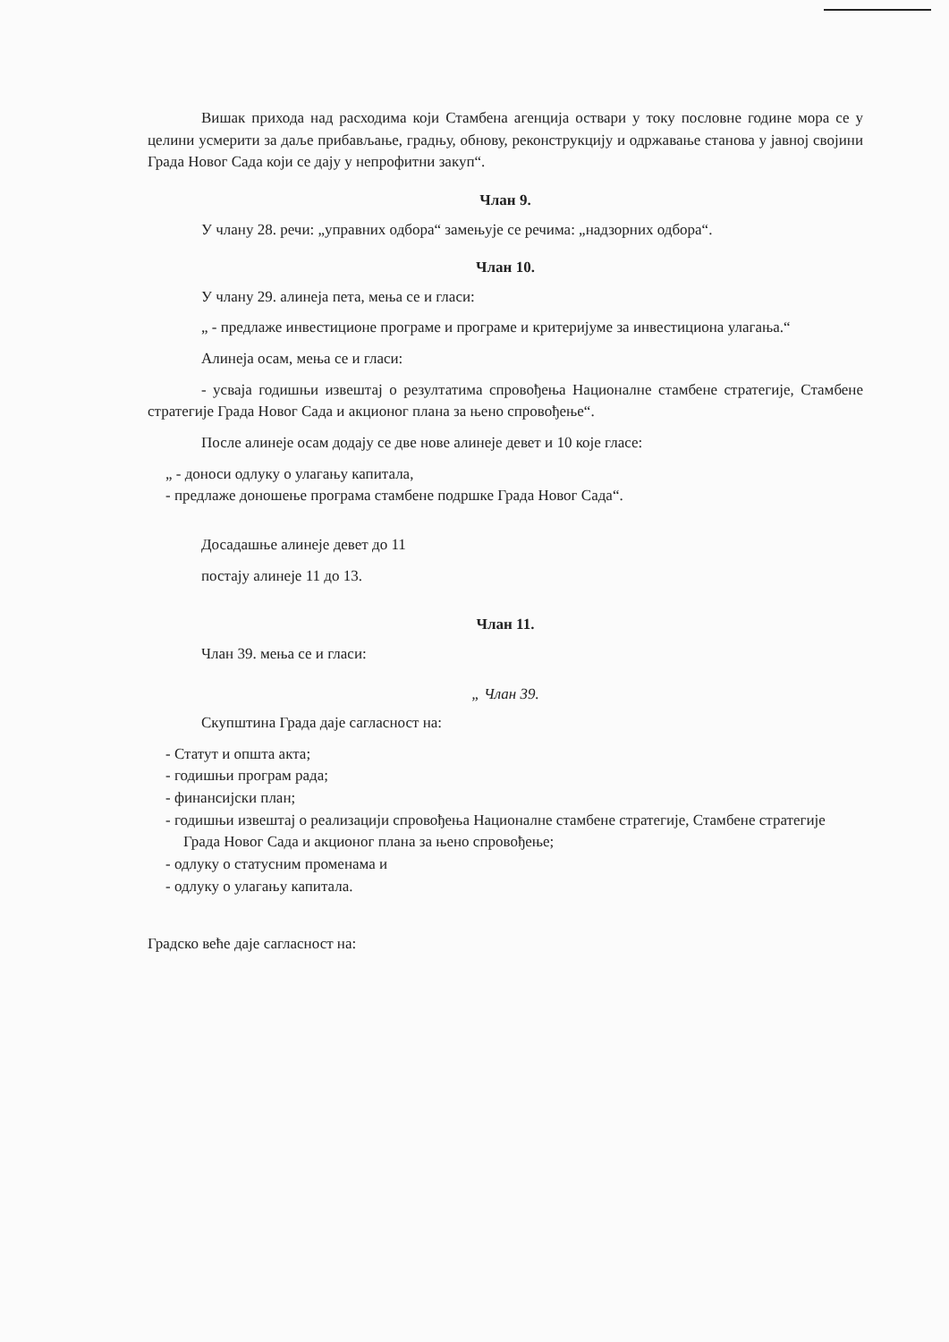Вишак прихода над расходима који Стамбена агенција оствари у току пословне године мора се у целини усмерити за даље прибављање, градњу, обнову, реконструкцију и одржавање станова у јавној својини Града Новог Сада који се дају у непрофитни закуп“.
Члан 9.
У члану 28. речи: „управних одбора“ замењује се речима: „надзорних одбора“.
Члан 10.
У члану 29. алинеја пета, мења се и гласи:
„ - предлаже инвестиционе програме и програме и критеријуме за инвестициона улагања.“
Алинеја осам, мења се и гласи:
- усваја годишњи извештај о резултатима спровођења Националне стамбене стратегије, Стамбене стратегије Града Новог Сада и акционог плана за њено спровођење“.
После алинеје осам додају се две нове алинеје девет и 10 које гласе:
„ - доноси одлуку о улагању капитала,
- предлаже доношење програма стамбене подршке Града Новог Сада“.
Досадашње алинеје девет до 11
постају алинеје 11 до 13.
Члан 11.
Члан 39. мења се и гласи:
„ Члан 39.
Скупштина Града даје сагласност на:
- Статут и општа акта;
- годишњи програм рада;
- финансијски план;
- годишњи извештај о реализацији спровођења Националне стамбене стратегије, Стамбене стратегије Града Новог Сада и акционог плана за њено спровођење;
- одлуку о статусним променама и
- одлуку о улагању капитала.
Градско веће даје сагласност на: